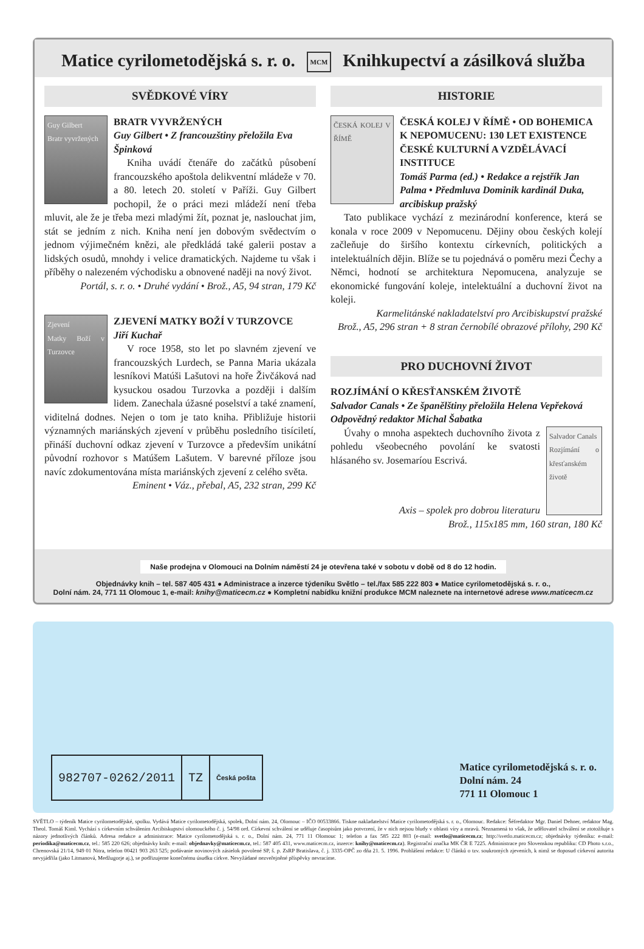Matice cyrilometodějská s. r. o. MCM Knihkupectví a zásilková služba
SVĚDKOVÉ VÍRY
Guy Gilbert
Bratr vyvržených
BRATR VYVRŽENÝCH
Guy Gilbert • Z francouzštiny přeložila Eva Špinková
Kniha uvádí čtenáře do začátků působení francouzského apoštola delikventní mládeže v 70. a 80. letech 20. století v Paříži. Guy Gilbert pochopil, že o práci mezi mládeží není třeba mluvit, ale že je třeba mezi mladými žít, poznat je, naslouchat jim, stát se jedním z nich. Kniha není jen dobovým svědectvím o jednom výjimečném knězi, ale předkládá také galerii postav a lidských osudů, mnohdy i velice dramatických. Najdeme tu však i příběhy o nalezeném východisku a obnovené naději na nový život.
Portál, s. r. o. • Druhé vydání • Brož., A5, 94 stran, 179 Kč
Zjevení
Matky Boží v Turzovce
ZJEVENÍ MATKY BOŽÍ V TURZOVCE
Jiří Kuchař
V roce 1958, sto let po slavném zjevení ve francouzských Lurdech, se Panna Maria ukázala lesníkovi Matúši Lašutovi na hoře Živčáková nad kysuckou osadou Turzovka a později i dalším lidem. Zanechala úžasné poselství a také znamení, viditelná dodnes. Nejen o tom je tato kniha. Přibližuje historii významných mariánských zjevení v průběhu posledního tisíciletí, přináší duchovní odkaz zjevení v Turzovce a především unikátní původní rozhovor s Matúšem Lašutem. V barevné příloze jsou navíc zdokumentována místa mariánských zjevení z celého světa.
Eminent • Váz., přebal, A5, 232 stran, 299 Kč
HISTORIE
ČESKÁ KOLEJ V ŘÍMĚ
ČESKÁ KOLEJ V ŘÍMĚ • OD BOHEMICA K NEPOMUCENU: 130 LET EXISTENCE ČESKÉ KULTURNÍ A VZDĚLÁVACÍ INSTITUCE
Tomáš Parma (ed.) • Redakce a rejstřík Jan Palma • Předmluva Dominik kardinál Duka, arcibiskup pražský
Tato publikace vychází z mezinárodní konference, která se konala v roce 2009 v Nepomucenu. Dějiny obou českých kolejí začleňuje do širšího kontextu církevních, politických a intelektuálních dějin. Blíže se tu pojednává o poměru mezi Čechy a Němci, hodnotí se architektura Nepomucena, analyzuje se ekonomické fungování koleje, intelektuální a duchovní život na koleji.
Karmelitánské nakladatelství pro Arcibiskupství pražské
Brož., A5, 296 stran + 8 stran černobílé obrazové přílohy, 290 Kč
PRO DUCHOVNÍ ŽIVOT
ROZJÍMÁNÍ O KŘESŤANSKÉM ŽIVOTĚ
Salvador Canals • Ze španělštiny přeložila Helena Vepřeková
Odpovědný redaktor Michal Šabatka
Salvador Canals
Rozjímání o křesťanském životě
Úvahy o mnoha aspektech duchovního života z pohledu všeobecného povolání ke svatosti hlásaného sv. Josemaríou Escrivá.
Axis – spolek pro dobrou literaturu
Brož., 115x185 mm, 160 stran, 180 Kč
Naše prodejna v Olomouci na Dolním náměstí 24 je otevřena také v sobotu v době od 8 do 12 hodin.
Objednávky knih – tel. 587 405 431 ● Administrace a inzerce týdeníku Světlo – tel./fax 585 222 803 ● Matice cyrilometodějská s. r. o.,
Dolní nám. 24, 771 11 Olomouc 1, e-mail: knihy@maticecm.cz ● Kompletní nabídku knižní produkce MCM naleznete na internetové adrese www.maticecm.cz
982707-0262/2011 TZ
Česká pošta
Matice cyrilometodějská s. r. o.
Dolní nám. 24
771 11 Olomouc 1
SVĚTLO – týdeník Matice cyrilometodějské, spolku. Vydává Matice cyrilometodějská, spolek, Dolní nám. 24, Olomouc – IČO 00533866. Tiskne nakladatelství Matice cyrilometodějská s. r. o., Olomouc. Redakce: Šéfredaktor Mgr. Daniel Dehner, redaktor Mag. Theol. Tomáš Kiml. Vychází s církevním schválením Arcibiskupství olomouckého č. j. 54/98 ord. Církevní schválení se uděluje časopisům jako potvrzení, že v nich nejsou bludy v oblasti víry a mravů. Neznamená to však, že udělovatel schválení se ztotožňuje s názory jednotlivých článků. Adresa redakce a administrace: Matice cyrilometodějská s. r. o., Dolní nám. 24, 771 11 Olomouc 1; telefon a fax 585 222 803 (e-mail: svetlo@maticecm.cz; http://svetlo.maticecm.cz; objednávky týdeníku: e-mail: periodika@maticecm.cz, tel.: 585 220 626; objednávky knih: e-mail: objednavky@maticecm.cz, tel.: 587 405 431, www.maticecm.cz, inzerce: knihy@maticecm.cz). Registrační značka MK ČR E 7225. Administrace pro Slovenskou republiku: CD Photo s.r.o., Chrenovská 21/14, 949 01 Nitra, telefon 00421 903 263 525; podávanie novinových zásielok povolené SP, š. p. ZsRP Bratislava, č. j. 3335-OPČ zo dňa 21. 5. 1996. Prohlášení redakce: U článků o tzv. soukromých zjeveních, k nimž se doposud církevní autorita nevyjádřila (jako Litmanová, Medžugorje aj.), se podřizujeme konečnému úsudku církve. Nevyžádané nezveřejněné příspěvky nevracíme.